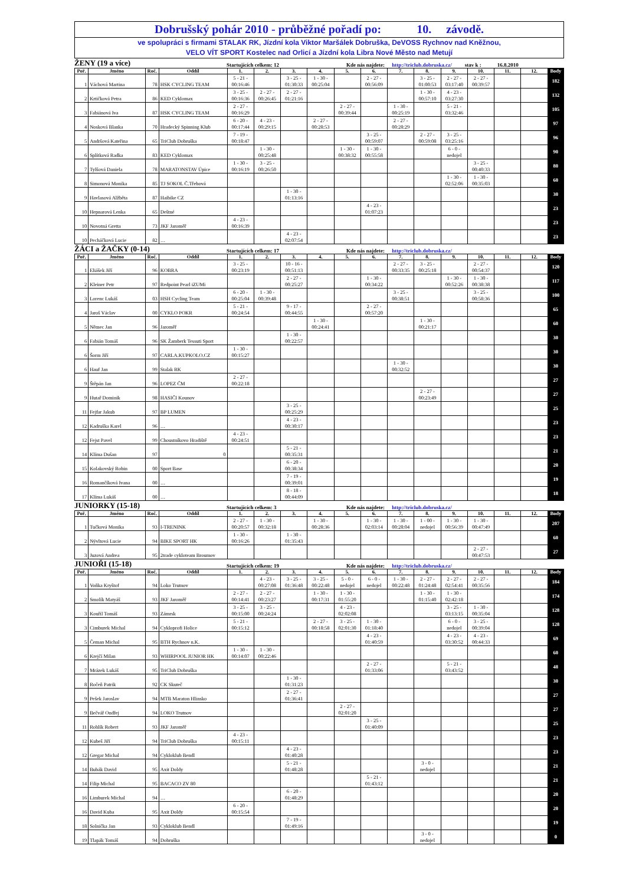Dobrušský pohár 2010 - průběžné pořadí po: 10. závodě.
ve spolupráci s firmami STALAK RK, Jízdní kola Viktor Maršálek Dobruška, DeVOSS Rychnov nad Kněžnou,
VELO VÍT SPORT Kostelec nad Orlicí a Jízdní kola Libra Nové Město nad Metují
ŽENY (19 a více) Startujících celkem: 12 Kde nás najdete: http://triclub.dobruska.cz/ stav k : 16.8.2010
| Poř. | Jméno | Roč. | Oddíl | 1. | 2. | 3. | 4. | 5. | 6. | 7. | 8. | 9. | 10. | 11. | 12. | Body |
| --- | --- | --- | --- | --- | --- | --- | --- | --- | --- | --- | --- | --- | --- | --- | --- | --- |
| 1 | Váchová Martina | 78 | HSK CYCLING TEAM | 5 - 21 - 00:16:46 | | 3 - 25 - 01:30:33 | 1 - 30 - 00:25:04 | | 2 - 27 - 00:56:09 | | 3 - 25 - 01:00:53 | 2 - 27 - 03:17:40 | 2 - 27 - 00:39:57 | | | 182 |
| 2 | Krtičková Petra | 86 | KED Cyklomax | 3 - 25 - 00:16:36 | 2 - 27 - 00:26:45 | 2 - 27 - 01:21:16 | | | | | 1 - 30 - 00:57:10 | 4 - 23 - 03:27:30 | | | | 132 |
| 3 | Fabiánová Iva | 87 | HSK CYCLING TEAM | 2 - 27 - 00:16:29 | | | | 2 - 27 - 00:39:44 | | 1 - 30 - 00:25:19 | | 5 - 21 - 03:32:46 | | | | 105 |
| 4 | Nosková Blanka | 70 | Hradecký Spinning Klub | 6 - 20 - 00:17:44 | 4 - 23 - 00:29:15 | | 2 - 27 - 00:28:53 | | | 2 - 27 - 00:28:29 | | | | | | 97 |
| 5 | Andršová Kateřina | 65 | TriClub Dobruška | 7 - 19 - 00:18:47 | | | | | 3 - 25 - 00:59:07 | | 2 - 27 - 00:59:08 | 3 - 25 - 03:25:16 | | | | 96 |
| 6 | Splítková Radka | 83 | KED Cyklomax | | 1 - 30 - 00:25:48 | | | 1 - 30 - 00:38:32 | 1 - 30 - 00:55:58 | | | 6 - 0 - nedojel | | | | 90 |
| 7 | Tylšová Daniela | 78 | MARATONSTAV Úpice | 1 - 30 - 00:16:19 | 3 - 25 - 00:26:50 | | | | | | | | 3 - 25 - 00:40:33 | | | 80 |
| 8 | Simonová Monika | 85 | TJ SOKOL Č.Třebová | | | | | | | | | 1 - 30 - 02:52:06 | 1 - 30 - 00:35:03 | | | 60 |
| 9 | Havlasová Alžběta | 87 | Haibike CZ | | | 1 - 30 - 01:13:16 | | | | | | | | | | 30 |
| 10 | Hepnarová Lenka | 65 | Deštné | | | | | | 4 - 23 - 01:07:23 | | | | | | | 23 |
| 10 | Novotná Gretta | 73 | JKF Jaroměř | 4 - 23 - 00:16:39 | | | | | | | | | | | | 23 |
| 10 | Pecháčková Lucie | 82 | … | | | 4 - 23 - 02:07:54 | | | | | | | | | | 23 |
ŽÁCI a ŽAČKY (0-14) Startujících celkem: 17 Kde nás najdete: http://triclub.dobruska.cz/
| Poř. | Jméno | Roč. | Oddíl | 1. | 2. | 3. | 4. | 5. | 6. | 7. | 8. | 9. | 10. | 11. | 12. | Body |
| --- | --- | --- | --- | --- | --- | --- | --- | --- | --- | --- | --- | --- | --- | --- | --- | --- |
| 1 | Eliášek Jiří | 96 | KOBRA | 3 - 25 - 00:23:19 | | 10 - 16 - 00:51:13 | | | | 2 - 27 - 00:33:35 | 3 - 25 - 00:25:18 | | 2 - 27 - 00:54:37 | | | 120 |
| 2 | Kleiner Petr | 97 | Redpoint Pearl iZUMi | | | 2 - 27 - 00:25:27 | | | 1 - 30 - 00:34:22 | | | 1 - 30 - 00:52:26 | 1 - 30 - 00:38:38 | | | 117 |
| 3 | Lorenc Lukáš | 03 | HSH Cycling Team | 6 - 20 - 00:25:04 | 1 - 30 - 00:39:48 | | | | | 3 - 25 - 00:38:51 | | | 3 - 25 - 00:58:36 | | | 100 |
| 4 | Jaroš Václav | 00 | CYKLO POKR | 5 - 21 - 00:24:54 | | 9 - 17 - 00:44:55 | | | 2 - 27 - 00:57:20 | | | | | | | 65 |
| 5 | Němec Jan | 96 | Jaroměř | | | | 1 - 30 - 00:24:41 | | | | 1 - 30 - 00:21:17 | | | | | 60 |
| 6 | Fabián Tomáš | 96 | SK Žamberk Tessuti Sport | | | 1 - 30 - 00:22:57 | | | | | | | | | | 30 |
| 6 | Šorm Jiří | 97 | CARLA.KUPKOLO.CZ | 1 - 30 - 00:15:27 | | | | | | | | | | | | 30 |
| 6 | Hauf Jan | 99 | Stalak RK | | | | | | | 1 - 30 - 00:32:52 | | | | | | 30 |
| 9 | Štěpán Jan | 96 | LOPEZ ČM | 2 - 27 - 00:22:18 | | | | | | | | | | | | 27 |
| 9 | Hutař Dominik | 98 | HASIČI Kounov | | | | | | | | 2 - 27 - 00:23:49 | | | | | 27 |
| 11 | Fejfar Jakub | 97 | BP LUMEN | | | 3 - 25 - 00:25:29 | | | | | | | | | | 25 |
| 12 | Kadruška Karel | 96 | … | | | 4 - 23 - 00:30:17 | | | | | | | | | | 23 |
| 12 | Fejst Pavel | 99 | Choustníkovo Hradiště | 4 - 23 - 00:24:51 | | | | | | | | | | | | 23 |
| 14 | Klíma Dušan | 97 | 0 | | | 5 - 21 - 00:35:31 | | | | | | | | | | 21 |
| 15 | Kolakovský Robin | 00 | Sport Base | | | 6 - 20 - 00:38:34 | | | | | | | | | | 20 |
| 16 | Romančíková Ivana | 00 | … | | | 7 - 19 - 00:39:01 | | | | | | | | | | 19 |
| 17 | Klíma Lukáš | 00 | … | | | 8 - 18 - 00:44:09 | | | | | | | | | | 18 |
JUNIORKY (15-18) Startujících celkem: 3 Kde nás najdete: http://triclub.dobruska.cz/
| Poř. | Jméno | Roč. | Oddíl | 1. | 2. | 3. | 4. | 5. | 6. | 7. | 8. | 9. | 10. | 11. | 12. | Body |
| --- | --- | --- | --- | --- | --- | --- | --- | --- | --- | --- | --- | --- | --- | --- | --- | --- |
| 1 | Tučková Monika | 93 | I-TRENINK | 2 - 27 - 00:20:57 | 1 - 30 - 00:32:18 | | 1 - 30 - 00:28:36 | | 1 - 30 - 02:03:14 | 1 - 30 - 00:28:04 | 1 - 00 - nedojel | 1 - 30 - 00:56:39 | 1 - 30 - 00:47:49 | | | 207 |
| 2 | Nývltová Lucie | 94 | BIKE SPORT HK | 1 - 30 - 00:16:26 | | 1 - 30 - 01:35:43 | | | | | | | | | | 60 |
| 3 | Juzová Andrea | 95 | 2trade cykloteam Broumov | | | | | | | | | | 2 - 27 - 00:47:53 | | | 27 |
JUNIOŘI (15-18) Startujících celkem: 19 Kde nás najdete: http://triclub.dobruska.cz/
| Poř. | Jméno | Roč. | Oddíl | 1. | 2. | 3. | 4. | 5. | 6. | 7. | 8. | 9. | 10. | 11. | 12. | Body |
| --- | --- | --- | --- | --- | --- | --- | --- | --- | --- | --- | --- | --- | --- | --- | --- | --- |
| 1 | Voňka Kryštof | 94 | Loko Trutnov | | 4 - 23 - 00:27:08 | 3 - 25 - 01:36:48 | 3 - 25 - 00:22:48 | 5 - 0 - nedojel | 6 - 0 - nedojel | 1 - 30 - 00:22:48 | 2 - 27 - 01:24:48 | 2 - 27 - 02:54:41 | 2 - 27 - 00:35:56 | | | 184 |
| 2 | Smolík Matyáš | 93 | JKF Jaroměř | 2 - 27 - 00:14:41 | 2 - 27 - 00:23:27 | | 1 - 30 - 00:17:31 | 1 - 30 - 01:55:20 | | | 1 - 30 - 01:15:40 | 1 - 30 - 02:42:18 | | | | 174 |
| 3 | Kouřil Tomáš | 93 | Zámrsk | 3 - 25 - 00:15:00 | 3 - 25 - 00:24:24 | | | 4 - 23 - 02:02:08 | | | | 3 - 25 - 03:13:15 | 1 - 30 - 00:35:04 | | | 128 |
| 3 | Cimburek Michal | 94 | Cykloprofi Holice | 5 - 21 - 00:15:12 | | | 2 - 27 - 00:18:58 | 3 - 25 - 02:01:30 | 1 - 30 - 01:18:40 | | | 6 - 0 - nedojel | 3 - 25 - 00:39:04 | | | 128 |
| 5 | Čeman Michal | 95 | BTH Rychnov n.K. | | | | | | 4 - 23 - 01:40:59 | | | 4 - 23 - 03:30:52 | 4 - 23 - 00:44:33 | | | 69 |
| 6 | Krejčí Milan | 93 | WHIRPOOL JUNIOR HK | 1 - 30 - 00:14:07 | 1 - 30 - 00:22:46 | | | | | | | | | | | 60 |
| 7 | Mrázek Lukáš | 95 | TriClub Dobruška | | | | | | 2 - 27 - 01:33:06 | | | 5 - 21 - 03:43:52 | | | | 48 |
| 8 | Ročeň Patrik | 92 | CK Skuteč | | | 1 - 30 - 01:31:23 | | | | | | | | | | 30 |
| 9 | Pešek Jaroslav | 94 | MTB Maraton Hlinsko | | | 2 - 27 - 01:36:41 | | | | | | | | | | 27 |
| 9 | Bečvář Ondřej | 94 | LOKO Trutnov | | | | | 2 - 27 - 02:01:20 | | | | | | | | 27 |
| 11 | Rohlík Robert | 93 | JKF Jaroměř | | | | | | 3 - 25 - 01:40:09 | | | | | | | 25 |
| 12 | Kubeš Jiří | 94 | TriClub Dobruška | 4 - 23 - 00:15:11 | | | | | | | | | | | | 23 |
| 12 | Gregar Michal | 94 | Cykloklub Bendl | | | 4 - 23 - 01:40:28 | | | | | | | | | | 23 |
| 14 | Bubák David | 95 | Axit Doldy | | | 5 - 21 - 01:48:28 | | | | | 3 - 0 - nedojel | | | | | 21 |
| 14 | Filip Michal | 95 | BACACO ZV 80 | | | | | | 5 - 21 - 01:43:12 | | | | | | | 21 |
| 16 | Limburek Michal | 94 | … | | | 6 - 20 - 01:48:29 | | | | | | | | | | 20 |
| 16 | David Kuba | 95 | Axit Doldy | 6 - 20 - 00:15:54 | | | | | | | | | | | | 20 |
| 18 | Solnička Jan | 93 | Cykloklub Bendl | | | 7 - 19 - 01:49:16 | | | | | | | | | | 19 |
| 19 | Tlapák Tomáš | 94 | Dobruška | | | | | | | | 3 - 0 - nedojel | | | | | 0 |